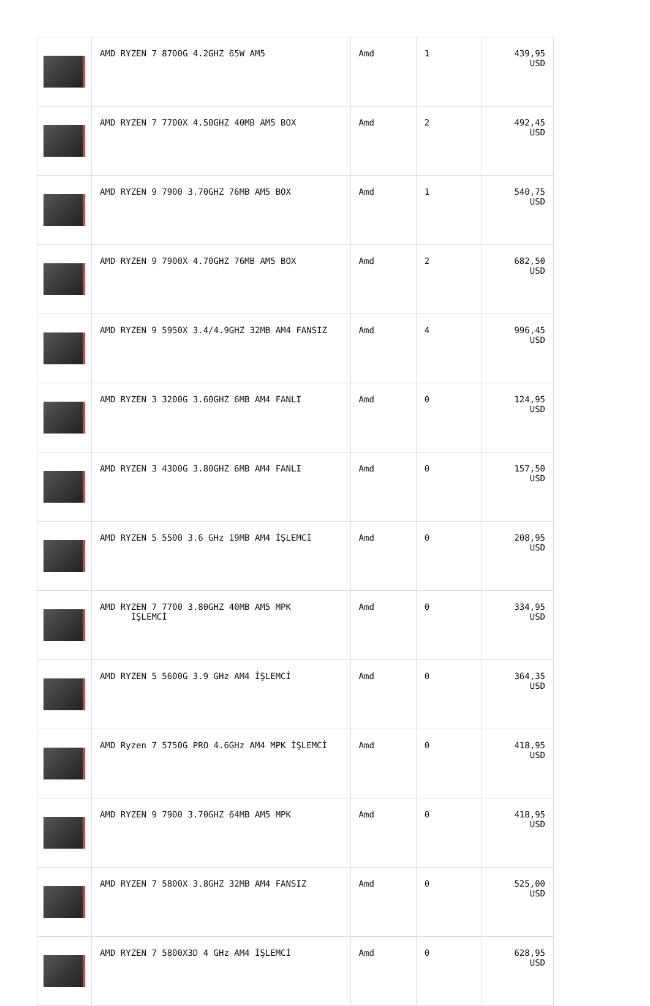| | AMD RYZEN 7 8700G 4.2GHZ 65W AM5 | Amd | 1 | 439,95 USD |
| | AMD RYZEN 7 7700X 4.50GHZ 40MB AM5 BOX | Amd | 2 | 492,45 USD |
| | AMD RYZEN 9 7900 3.70GHZ 76MB AM5 BOX | Amd | 1 | 540,75 USD |
| | AMD RYZEN 9 7900X 4.70GHZ 76MB AM5 BOX | Amd | 2 | 682,50 USD |
| | AMD RYZEN 9 5950X 3.4/4.9GHZ 32MB AM4 FANSIZ | Amd | 4 | 996,45 USD |
| | AMD RYZEN 3 3200G 3.60GHZ 6MB AM4 FANLI | Amd | 0 | 124,95 USD |
| | AMD RYZEN 3 4300G 3.80GHZ 6MB AM4 FANLI | Amd | 0 | 157,50 USD |
| | AMD RYZEN 5 5500 3.6 GHz 19MB AM4 İŞLEMCİ | Amd | 0 | 208,95 USD |
| | AMD RYZEN 7 7700 3.80GHZ 40MB AM5 MPK İŞLEMCİ | Amd | 0 | 334,95 USD |
| | AMD RYZEN 5 5600G 3.9 GHz AM4 İŞLEMCİ | Amd | 0 | 364,35 USD |
| | AMD Ryzen 7 5750G PRO 4.6GHz AM4 MPK İŞLEMCİ | Amd | 0 | 418,95 USD |
| | AMD RYZEN 9 7900 3.70GHZ 64MB AM5 MPK | Amd | 0 | 418,95 USD |
| | AMD RYZEN 7 5800X 3.8GHZ 32MB AM4 FANSIZ | Amd | 0 | 525,00 USD |
| | AMD RYZEN 7 5800X3D 4 GHz AM4 İŞLEMCİ | Amd | 0 | 628,95 USD |